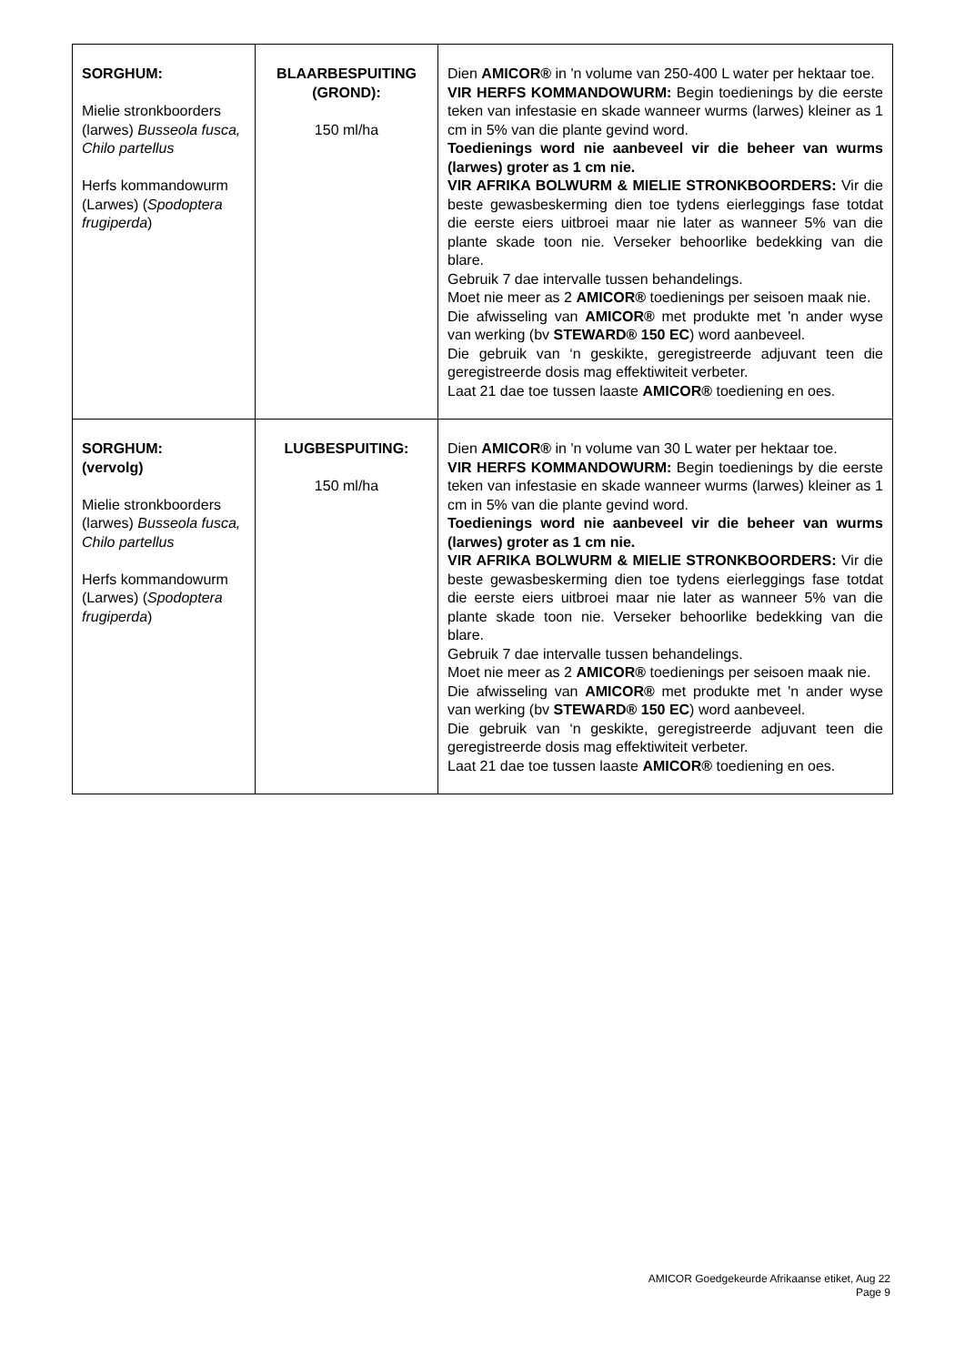| SORGHUM: Mielie stronkboorders (larwes) Busseola fusca, Chilo partellus Herfs kommandowurm (Larwes) ( Spodoptera frugiperda ) | BLAARBESPUITING (GROND): 150 ml/ha | Dien AMICOR® in 'n volume van 250-400 L water per hektaar toe. VIR HERFS KOMMANDOWURM: Begin toedienings by die eerste teken van infestasie en skade wanneer wurms (larwes) kleiner as 1 cm in 5% van die plante gevind word. Toedienings word nie aanbeveel vir die beheer van wurms (larwes) groter as 1 cm nie. VIR AFRIKA BOLWURM & MIELIE STRONKBOORDERS: Vir die beste gewasbeskerming dien toe tydens eierleggings fase totdat die eerste eiers uitbroei maar nie later as wanneer 5% van die plante skade toon nie. Verseker behoorlike bedekking van die blare. Gebruik 7 dae intervalle tussen behandelings. Moet nie meer as 2 AMICOR® toedienings per seisoen maak nie. Die afwisseling van AMICOR® met produkte met 'n ander wyse van werking (bv STEWARD® 150 EC ) word aanbeveel. Die gebruik van ‘n geskikte, geregistreerde adjuvant teen die geregistreerde dosis mag effektiwiteit verbeter. Laat 21 dae toe tussen laaste AMICOR® toediening en oes. |
| SORGHUM: (vervolg) Mielie stronkboorders (larwes) Busseola fusca, Chilo partellus Herfs kommandowurm (Larwes) ( Spodoptera frugiperda ) | LUGBESPUITING: 150 ml/ha | Dien AMICOR® in 'n volume van 30 L water per hektaar toe. VIR HERFS KOMMANDOWURM: Begin toedienings by die eerste teken van infestasie en skade wanneer wurms (larwes) kleiner as 1 cm in 5% van die plante gevind word. Toedienings word nie aanbeveel vir die beheer van wurms (larwes) groter as 1 cm nie. VIR AFRIKA BOLWURM & MIELIE STRONKBOORDERS: Vir die beste gewasbeskerming dien toe tydens eierleggings fase totdat die eerste eiers uitbroei maar nie later as wanneer 5% van die plante skade toon nie. Verseker behoorlike bedekking van die blare. Gebruik 7 dae intervalle tussen behandelings. Moet nie meer as 2 AMICOR® toedienings per seisoen maak nie. Die afwisseling van AMICOR® met produkte met 'n ander wyse van werking (bv STEWARD® 150 EC ) word aanbeveel. Die gebruik van ‘n geskikte, geregistreerde adjuvant teen die geregistreerde dosis mag effektiwiteit verbeter. Laat 21 dae toe tussen laaste AMICOR® toediening en oes. |
AMICOR Goedgekeurde Afrikaanse etiket, Aug 22
Page 9